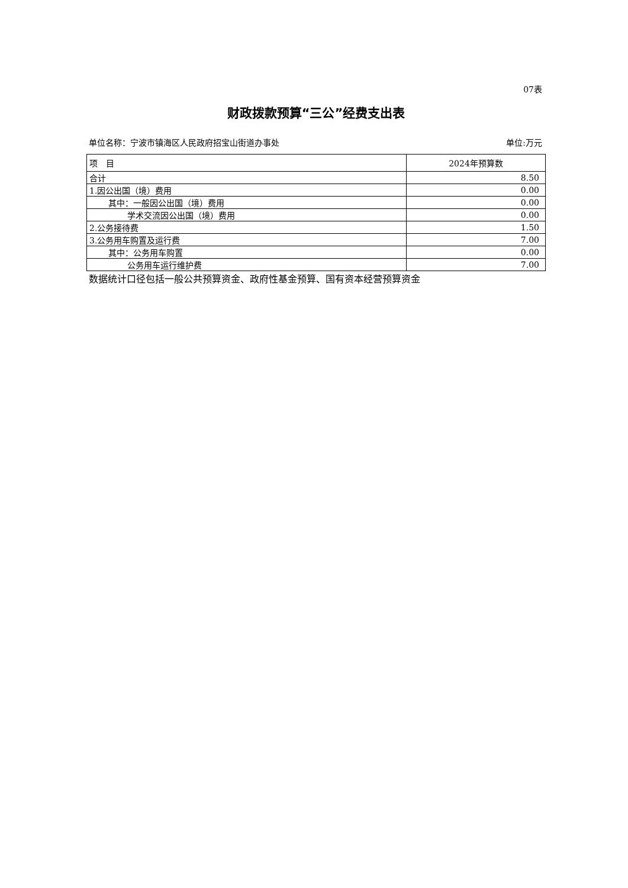07表
财政拨款预算“三公”经费支出表
单位名称：宁波市镇海区人民政府招宝山街道办事处 单位:万元
| 项 目 | 2024年预算数 |
| --- | --- |
| 合计 | 8.50 |
| 1.因公出国（境）费用 | 0.00 |
| 其中：一般因公出国（境）费用 | 0.00 |
| 学术交流因公出国（境）费用 | 0.00 |
| 2.公务接待费 | 1.50 |
| 3.公务用车购置及运行费 | 7.00 |
| 其中：公务用车购置 | 0.00 |
| 公务用车运行维护费 | 7.00 |
数据统计口径包括一般公共预算资金、政府性基金预算、国有资本经营预算资金